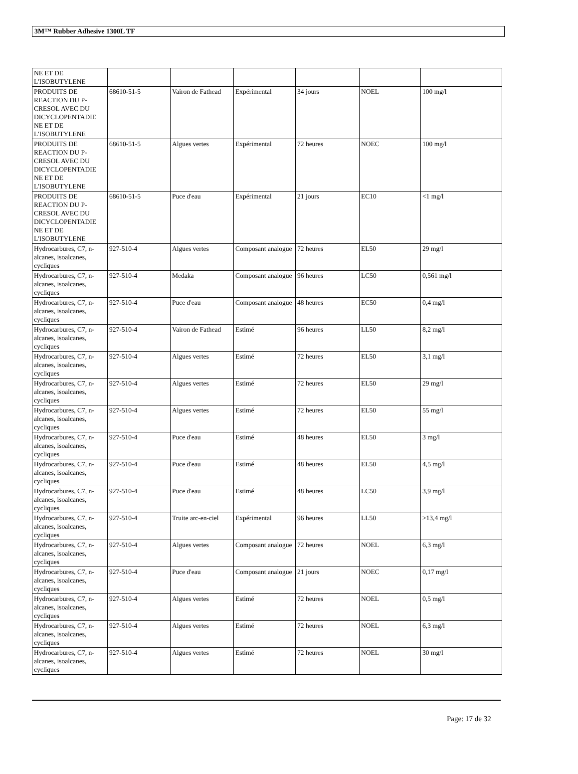3M™ Rubber Adhesive 1300L TF
| NE ET DE L'ISOBUTYLENE | | | | | | |
| PRODUITS DE REACTION DU P-CRESOL AVEC DU DICYCLOPENTADIE NE ET DE L'ISOBUTYLENE | 68610-51-5 | Vairon de Fathead | Expérimental | 34 jours | NOEL | 100 mg/l |
| PRODUITS DE REACTION DU P-CRESOL AVEC DU DICYCLOPENTADIE NE ET DE L'ISOBUTYLENE | 68610-51-5 | Algues vertes | Expérimental | 72 heures | NOEC | 100 mg/l |
| PRODUITS DE REACTION DU P-CRESOL AVEC DU DICYCLOPENTADIE NE ET DE L'ISOBUTYLENE | 68610-51-5 | Puce d'eau | Expérimental | 21 jours | EC10 | <1 mg/l |
| Hydrocarbures, C7, n-alcanes, isoalcanes, cycliques | 927-510-4 | Algues vertes | Composant analogue | 72 heures | EL50 | 29 mg/l |
| Hydrocarbures, C7, n-alcanes, isoalcanes, cycliques | 927-510-4 | Medaka | Composant analogue | 96 heures | LC50 | 0,561 mg/l |
| Hydrocarbures, C7, n-alcanes, isoalcanes, cycliques | 927-510-4 | Puce d'eau | Composant analogue | 48 heures | EC50 | 0,4 mg/l |
| Hydrocarbures, C7, n-alcanes, isoalcanes, cycliques | 927-510-4 | Vairon de Fathead | Estimé | 96 heures | LL50 | 8,2 mg/l |
| Hydrocarbures, C7, n-alcanes, isoalcanes, cycliques | 927-510-4 | Algues vertes | Estimé | 72 heures | EL50 | 3,1 mg/l |
| Hydrocarbures, C7, n-alcanes, isoalcanes, cycliques | 927-510-4 | Algues vertes | Estimé | 72 heures | EL50 | 29 mg/l |
| Hydrocarbures, C7, n-alcanes, isoalcanes, cycliques | 927-510-4 | Algues vertes | Estimé | 72 heures | EL50 | 55 mg/l |
| Hydrocarbures, C7, n-alcanes, isoalcanes, cycliques | 927-510-4 | Puce d'eau | Estimé | 48 heures | EL50 | 3 mg/l |
| Hydrocarbures, C7, n-alcanes, isoalcanes, cycliques | 927-510-4 | Puce d'eau | Estimé | 48 heures | EL50 | 4,5 mg/l |
| Hydrocarbures, C7, n-alcanes, isoalcanes, cycliques | 927-510-4 | Puce d'eau | Estimé | 48 heures | LC50 | 3,9 mg/l |
| Hydrocarbures, C7, n-alcanes, isoalcanes, cycliques | 927-510-4 | Truite arc-en-ciel | Expérimental | 96 heures | LL50 | >13,4 mg/l |
| Hydrocarbures, C7, n-alcanes, isoalcanes, cycliques | 927-510-4 | Algues vertes | Composant analogue | 72 heures | NOEL | 6,3 mg/l |
| Hydrocarbures, C7, n-alcanes, isoalcanes, cycliques | 927-510-4 | Puce d'eau | Composant analogue | 21 jours | NOEC | 0,17 mg/l |
| Hydrocarbures, C7, n-alcanes, isoalcanes, cycliques | 927-510-4 | Algues vertes | Estimé | 72 heures | NOEL | 0,5 mg/l |
| Hydrocarbures, C7, n-alcanes, isoalcanes, cycliques | 927-510-4 | Algues vertes | Estimé | 72 heures | NOEL | 6,3 mg/l |
| Hydrocarbures, C7, n-alcanes, isoalcanes, cycliques | 927-510-4 | Algues vertes | Estimé | 72 heures | NOEL | 30 mg/l |
Page: 17 de 32